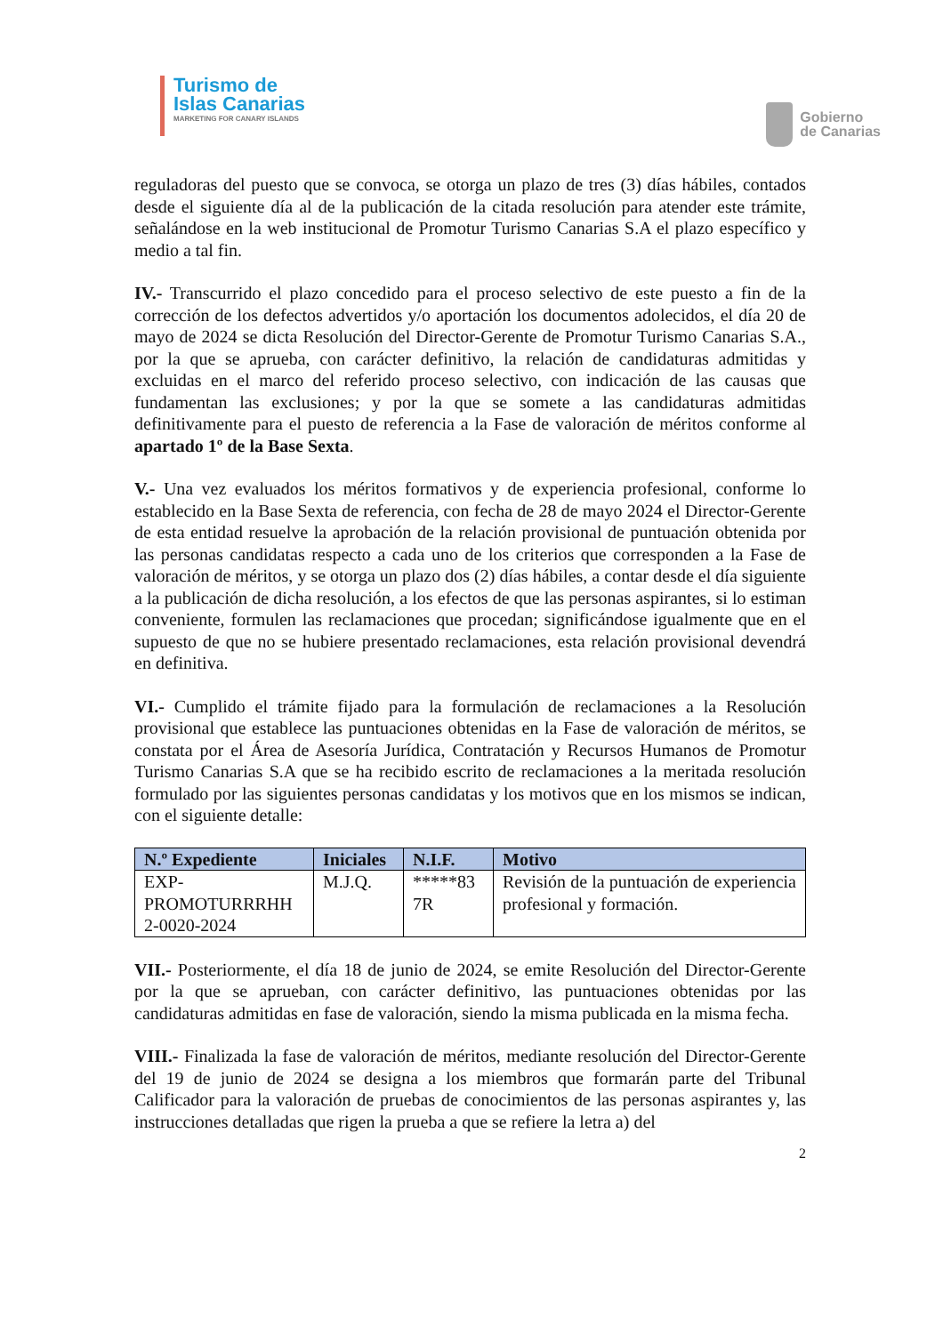Turismo de
Islas Canarias
MARKETING FOR CANARY ISLANDS
Gobierno
de Canarias
reguladoras del puesto que se convoca, se otorga un plazo de tres (3) días hábiles, contados desde el siguiente día al de la publicación de la citada resolución para atender este trámite, señalándose en la web institucional de Promotur Turismo Canarias S.A el plazo específico y medio a tal fin.
IV.- Transcurrido el plazo concedido para el proceso selectivo de este puesto a fin de la corrección de los defectos advertidos y/o aportación los documentos adolecidos, el día 20 de mayo de 2024 se dicta Resolución del Director-Gerente de Promotur Turismo Canarias S.A., por la que se aprueba, con carácter definitivo, la relación de candidaturas admitidas y excluidas en el marco del referido proceso selectivo, con indicación de las causas que fundamentan las exclusiones; y por la que se somete a las candidaturas admitidas definitivamente para el puesto de referencia a la Fase de valoración de méritos conforme al apartado 1º de la Base Sexta.
V.- Una vez evaluados los méritos formativos y de experiencia profesional, conforme lo establecido en la Base Sexta de referencia, con fecha de 28 de mayo 2024 el Director-Gerente de esta entidad resuelve la aprobación de la relación provisional de puntuación obtenida por las personas candidatas respecto a cada uno de los criterios que corresponden a la Fase de valoración de méritos, y se otorga un plazo dos (2) días hábiles, a contar desde el día siguiente a la publicación de dicha resolución, a los efectos de que las personas aspirantes, si lo estiman conveniente, formulen las reclamaciones que procedan; significándose igualmente que en el supuesto de que no se hubiere presentado reclamaciones, esta relación provisional devendrá en definitiva.
VI.- Cumplido el trámite fijado para la formulación de reclamaciones a la Resolución provisional que establece las puntuaciones obtenidas en la Fase de valoración de méritos, se constata por el Área de Asesoría Jurídica, Contratación y Recursos Humanos de Promotur Turismo Canarias S.A que se ha recibido escrito de reclamaciones a la meritada resolución formulado por las siguientes personas candidatas y los motivos que en los mismos se indican, con el siguiente detalle:
| N.º Expediente | Iniciales | N.I.F. | Motivo |
| --- | --- | --- | --- |
| EXP- PROMOTURRRHH 2-0020-2024 | M.J.Q. | *****83 7R | Revisión de la puntuación de experiencia profesional y formación. |
VII.- Posteriormente, el día 18 de junio de 2024, se emite Resolución del Director-Gerente por la que se aprueban, con carácter definitivo, las puntuaciones obtenidas por las candidaturas admitidas en fase de valoración, siendo la misma publicada en la misma fecha.
VIII.- Finalizada la fase de valoración de méritos, mediante resolución del Director-Gerente del 19 de junio de 2024 se designa a los miembros que formarán parte del Tribunal Calificador para la valoración de pruebas de conocimientos de las personas aspirantes y, las instrucciones detalladas que rigen la prueba a que se refiere la letra a) del
2